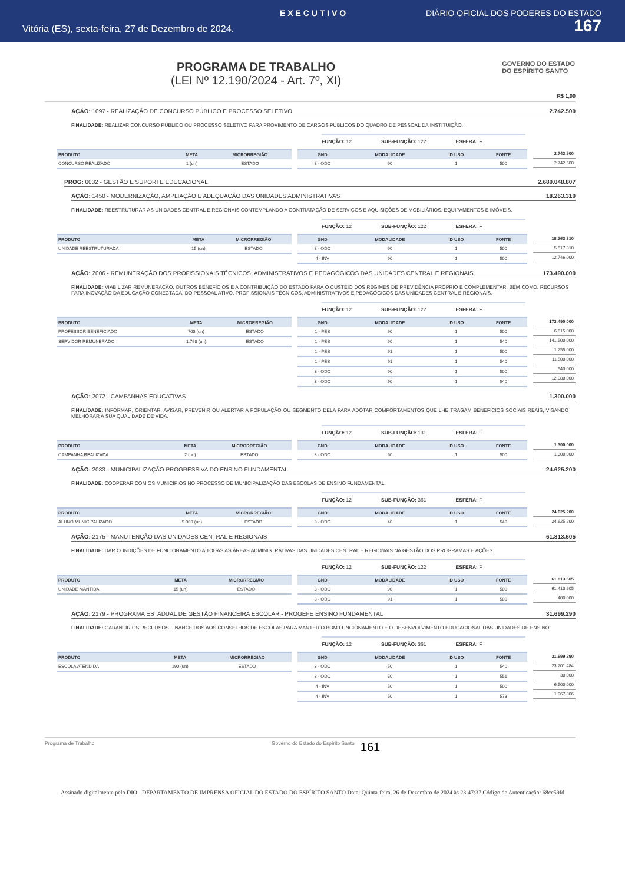E X E C U T I V O DIÁRIO OFICIAL DOS PODERES DO ESTADO
Vitória (ES), sexta-feira, 27 de Dezembro de 2024. 167
PROGRAMA DE TRABALHO
(LEI Nº 12.190/2024 - Art. 7º, XI)
GOVERNO DO ESTADO
DO ESPÍRITO SANTO
R$ 1,00
AÇÃO: 1097 - REALIZAÇÃO DE CONCURSO PÚBLICO E PROCESSO SELETIVO 2.742.500
FINALIDADE: REALIZAR CONCURSO PÚBLICO OU PROCESSO SELETIVO PARA PROVIMENTO DE CARGOS PÚBLICOS DO QUADRO DE PESSOAL DA INSTITUIÇÃO.
FUNÇÃO: 12 SUB-FUNÇÃO: 122 ESFERA: F
| PRODUTO | META | MICRORREGIÃO |
| --- | --- | --- |
| CONCURSO REALIZADO | 1 (un) | ESTADO |
| GND | MODALIDADE | ID USO | FONTE |
| --- | --- | --- | --- |
| 3 - ODC | 90 | 1 | 500 |
| 2.742.500 |
| 2.742.500 |
PROG: 0032 - GESTÃO E SUPORTE EDUCACIONAL 2.680.048.807
AÇÃO: 1450 - MODERNIZAÇÃO, AMPLIAÇÃO E ADEQUAÇÃO DAS UNIDADES ADMINISTRATIVAS 18.263.310
FINALIDADE: REESTRUTURAR AS UNIDADES CENTRAL E REGIONAIS CONTEMPLANDO A CONTRATAÇÃO DE SERVIÇOS E AQUISIÇÕES DE MOBILIÁRIOS, EQUIPAMENTOS E IMÓVEIS.
FUNÇÃO: 12 SUB-FUNÇÃO: 122 ESFERA: F
| PRODUTO | META | MICRORREGIÃO |
| --- | --- | --- |
| UNIDADE REESTRUTURADA | 15 (un) | ESTADO |
| GND | MODALIDADE | ID USO | FONTE |
| --- | --- | --- | --- |
| 3 - ODC | 90 | 1 | 500 |
| 4 - INV | 90 | 1 | 500 |
| 18.263.310 |
| 5.517.310 |
| 12.746.000 |
AÇÃO: 2006 - REMUNERAÇÃO DOS PROFISSIONAIS TÉCNICOS: ADMINISTRATIVOS E PEDAGÓGICOS DAS UNIDADES CENTRAL E REGIONAIS 173.490.000
FINALIDADE: VIABILIZAR REMUNERAÇÃO, OUTROS BENEFÍCIOS E A CONTRIBUIÇÃO DO ESTADO PARA O CUSTEIO DOS REGIMES DE PREVIDÊNCIA PRÓPRIO E COMPLEMENTAR, BEM COMO, RECURSOS PARA INOVAÇÃO DA EDUCAÇÃO CONECTADA, DO PESSOAL ATIVO, PROFISSIONAIS TÉCNICOS, ADMINISTRATIVOS E PEDAGÓGICOS DAS UNIDADES CENTRAL E REGIONAIS.
FUNÇÃO: 12 SUB-FUNÇÃO: 122 ESFERA: F
| PRODUTO | META | MICRORREGIÃO |
| --- | --- | --- |
| PROFESSOR BENEFICIADO | 700 (un) | ESTADO |
| SERVIDOR REMUNERADO | 1.798 (un) | ESTADO |
| GND | MODALIDADE | ID USO | FONTE |
| --- | --- | --- | --- |
| 1 - PES | 90 | 1 | 500 |
| 1 - PES | 90 | 1 | 540 |
| 1 - PES | 91 | 1 | 500 |
| 1 - PES | 91 | 1 | 540 |
| 3 - ODC | 90 | 1 | 500 |
| 3 - ODC | 90 | 1 | 540 |
| 173.490.000 |
| 6.615.000 |
| 141.500.000 |
| 1.255.000 |
| 11.500.000 |
| 540.000 |
| 12.080.000 |
AÇÃO: 2072 - CAMPANHAS EDUCATIVAS 1.300.000
FINALIDADE: INFORMAR, ORIENTAR, AVISAR, PREVENIR OU ALERTAR A POPULAÇÃO OU SEGMENTO DELA PARA ADOTAR COMPORTAMENTOS QUE LHE TRAGAM BENEFÍCIOS SOCIAIS REAIS, VISANDO MELHORAR A SUA QUALIDADE DE VIDA.
FUNÇÃO: 12 SUB-FUNÇÃO: 131 ESFERA: F
| PRODUTO | META | MICRORREGIÃO |
| --- | --- | --- |
| CAMPANHA REALIZADA | 2 (un) | ESTADO |
| GND | MODALIDADE | ID USO | FONTE |
| --- | --- | --- | --- |
| 3 - ODC | 90 | 1 | 500 |
| 1.300.000 |
| 1.300.000 |
AÇÃO: 2083 - MUNICIPALIZAÇÃO PROGRESSIVA DO ENSINO FUNDAMENTAL 24.625.200
FINALIDADE: COOPERAR COM OS MUNICÍPIOS NO PROCESSO DE MUNICIPALIZAÇÃO DAS ESCOLAS DE ENSINO FUNDAMENTAL.
FUNÇÃO: 12 SUB-FUNÇÃO: 361 ESFERA: F
| PRODUTO | META | MICRORREGIÃO |
| --- | --- | --- |
| ALUNO MUNICIPALIZADO | 5.000 (un) | ESTADO |
| GND | MODALIDADE | ID USO | FONTE |
| --- | --- | --- | --- |
| 3 - ODC | 40 | 1 | 540 |
| 24.625.200 |
| 24.625.200 |
AÇÃO: 2175 - MANUTENÇÃO DAS UNIDADES CENTRAL E REGIONAIS 61.813.605
FINALIDADE: DAR CONDIÇÕES DE FUNCIONAMENTO A TODAS AS ÁREAS ADMINISTRATIVAS DAS UNIDADES CENTRAL E REGIONAIS NA GESTÃO DOS PROGRAMAS E AÇÕES.
FUNÇÃO: 12 SUB-FUNÇÃO: 122 ESFERA: F
| PRODUTO | META | MICRORREGIÃO |
| --- | --- | --- |
| UNIDADE MANTIDA | 15 (un) | ESTADO |
| GND | MODALIDADE | ID USO | FONTE |
| --- | --- | --- | --- |
| 3 - ODC | 90 | 1 | 500 |
| 3 - ODC | 91 | 1 | 500 |
| 61.813.605 |
| 61.413.605 |
| 400.000 |
AÇÃO: 2179 - PROGRAMA ESTADUAL DE GESTÃO FINANCEIRA ESCOLAR - PROGEFE ENSINO FUNDAMENTAL 31.699.290
FINALIDADE: GARANTIR OS RECURSOS FINANCEIROS AOS CONSELHOS DE ESCOLAS PARA MANTER O BOM FUNCIONAMENTO E O DESENVOLVIMENTO EDUCACIONAL DAS UNIDADES DE ENSINO
FUNÇÃO: 12 SUB-FUNÇÃO: 361 ESFERA: F
| PRODUTO | META | MICRORREGIÃO |
| --- | --- | --- |
| ESCOLA ATENDIDA | 190 (un) | ESTADO |
| GND | MODALIDADE | ID USO | FONTE |
| --- | --- | --- | --- |
| 3 - ODC | 50 | 1 | 540 |
| 3 - ODC | 50 | 1 | 551 |
| 4 - INV | 50 | 1 | 500 |
| 4 - INV | 50 | 1 | 573 |
| 31.699.290 |
| 23.201.484 |
| 30.000 |
| 6.500.000 |
| 1.967.806 |
Programa de Trabalho Governo do Estado do Espírito Santo 161
Assinado digitalmente pelo DIO - DEPARTAMENTO DE IMPRENSA OFICIAL DO ESTADO DO ESPÍRITO SANTO Data: Quinta-feira, 26 de Dezembro de 2024 às 23:47:37 Código de Autenticação: 68cc59fd